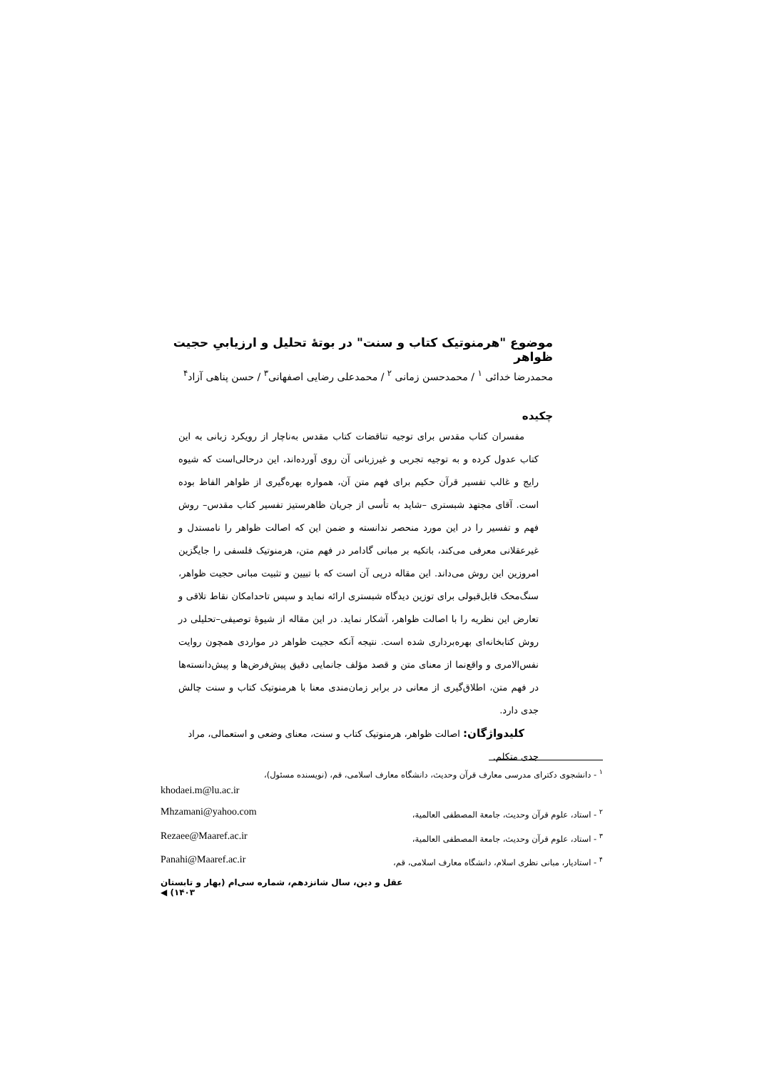موضوع "هرمنوتیک کتاب و سنت" در بوتهٔ تحلیل و ارزیابیِ حجیت ظواهر
محمدرضا خدائی <sup>۱</sup> / محمدحسن زمانی <sup>۲</sup> / محمدعلی رضایی اصفهانی<sup>۳</sup> / حسن پناهی آزاد<sup>۴</sup>
چکیده
مفسران کتاب مقدس برای توجیه تناقضات کتاب مقدس به‌ناچار از رویکرد زبانی به این کتاب عدول کرده و به توجیه تجربی و غیرزبانی آن روی آورده‌اند، این درحالی‌است که شیوه رایج و غالب تفسیر قرآن حکیم برای فهم متن آن، همواره بهره‌گیری از ظواهر الفاظ بوده است. آقای مجتهد شبستری –شاید به تأسی از جریان ظاهرستیز تفسیر کتاب مقدس– روش فهم و تفسیر را در این مورد منحصر ندانسته و ضمن این که اصالت ظواهر را نامستدل و غیرعقلانی معرفی می‌کند، باتکیه بر مبانی گادامر در فهم متن، هرمنوتیک فلسفی را جایگزین امروزین این روش می‌داند. این مقاله درپی آن است که با تبیین و تثبیت مبانی حجیت ظواهر، سنگ‌محک قابل‌قبولی برای توزین دیدگاه شبستری ارائه نماید و سپس تاحدامکان نقاط تلاقی و تعارض این نظریه را با اصالت ظواهر، آشکار نماید. در این مقاله از شیوهٔ توصیفی–تحلیلی در روش کتابخانه‌ای بهره‌برداری شده است. نتیجه آنکه حجیت ظواهر در مواردی همچون روایت نفس‌الامری و واقع‌نما از معنای متن و قصد مؤلف جانمایی دقیق پیش‌فرض‌ها و پیش‌دانسته‌ها در فهم متن، اطلاق‌گیری از معانی در برابر زمان‌مندی معنا با هرمنوتیک کتاب و سنت چالش جدی دارد.
کلیدواژگان: اصالت ظواهر، هرمنوتیک کتاب و سنت، معنای وضعی و استعمالی، مراد جدی متکلم.
<sup>۱</sup> - دانشجوی دکترای مدرسی معارف قرآن وحدیث، دانشگاه معارف اسلامی، قم، (نویسنده مسئول)،
khodaei.m@lu.ac.ir
<sup>۲</sup> - استاد، علوم قرآن وحدیث، جامعة المصطفی العالمیة، Mhzamani@yahoo.com
<sup>۳</sup> - استاد، علوم قرآن وحدیث، جامعة المصطفی العالمیة، Rezaee@Maaref.ac.ir
<sup>۴</sup> - استادیار، مبانی نظری اسلام، دانشگاه معارف اسلامی، قم، Panahi@Maaref.ac.ir
عقل و دین، سال شانزدهم، شماره سی‌ام (بهار و تابستان ۱۴۰۳) ◀